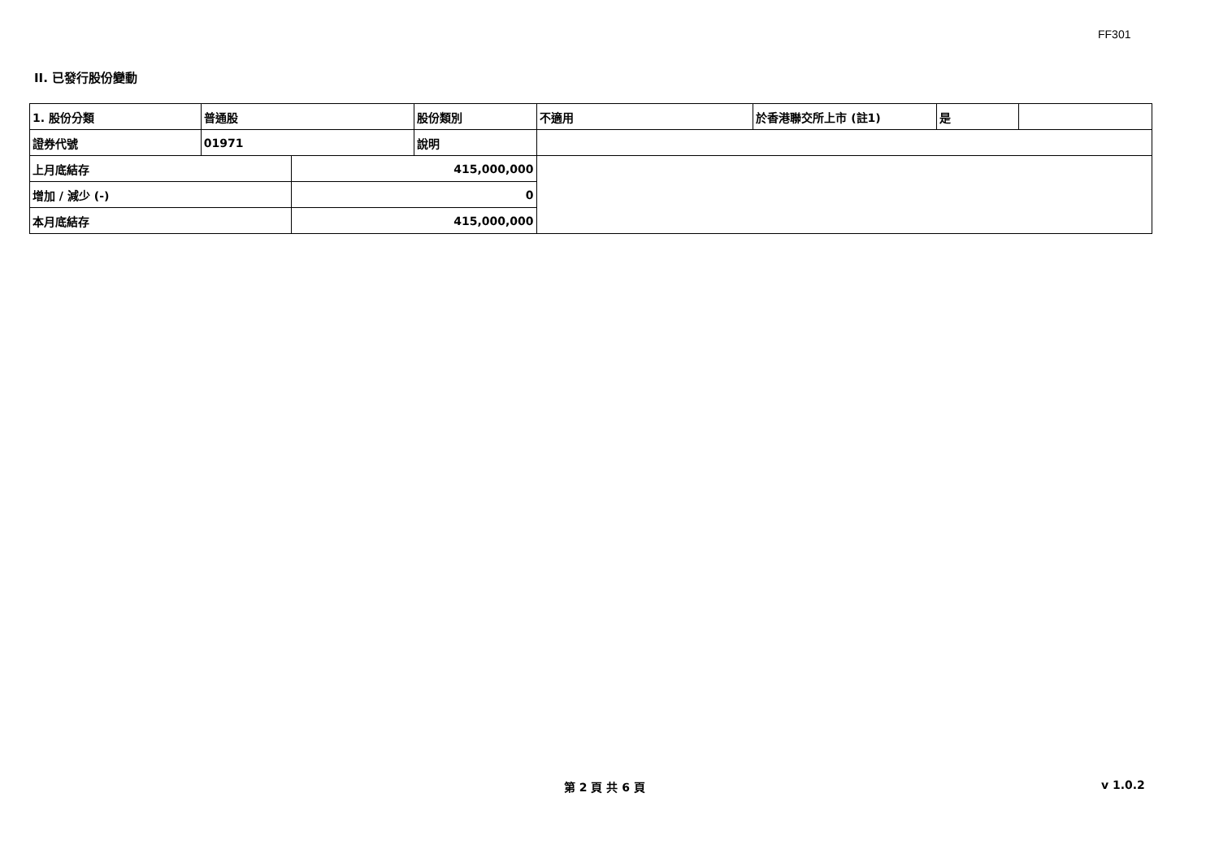FF301
II. 已發行股份變動
| 1. 股份分類 | 普通股 | | 股份類別 | 不適用 | 於香港聯交所上市 (註1) | 是 | |
| 證券代號 | 01971 | | 說明 | | | | |
| 上月底結存 | | 415,000,000 | | | | | |
| 增加 / 減少 (-) | | 0 | | | | | |
| 本月底結存 | | 415,000,000 | | | | | |
第 2 頁 共 6 頁 v 1.0.2